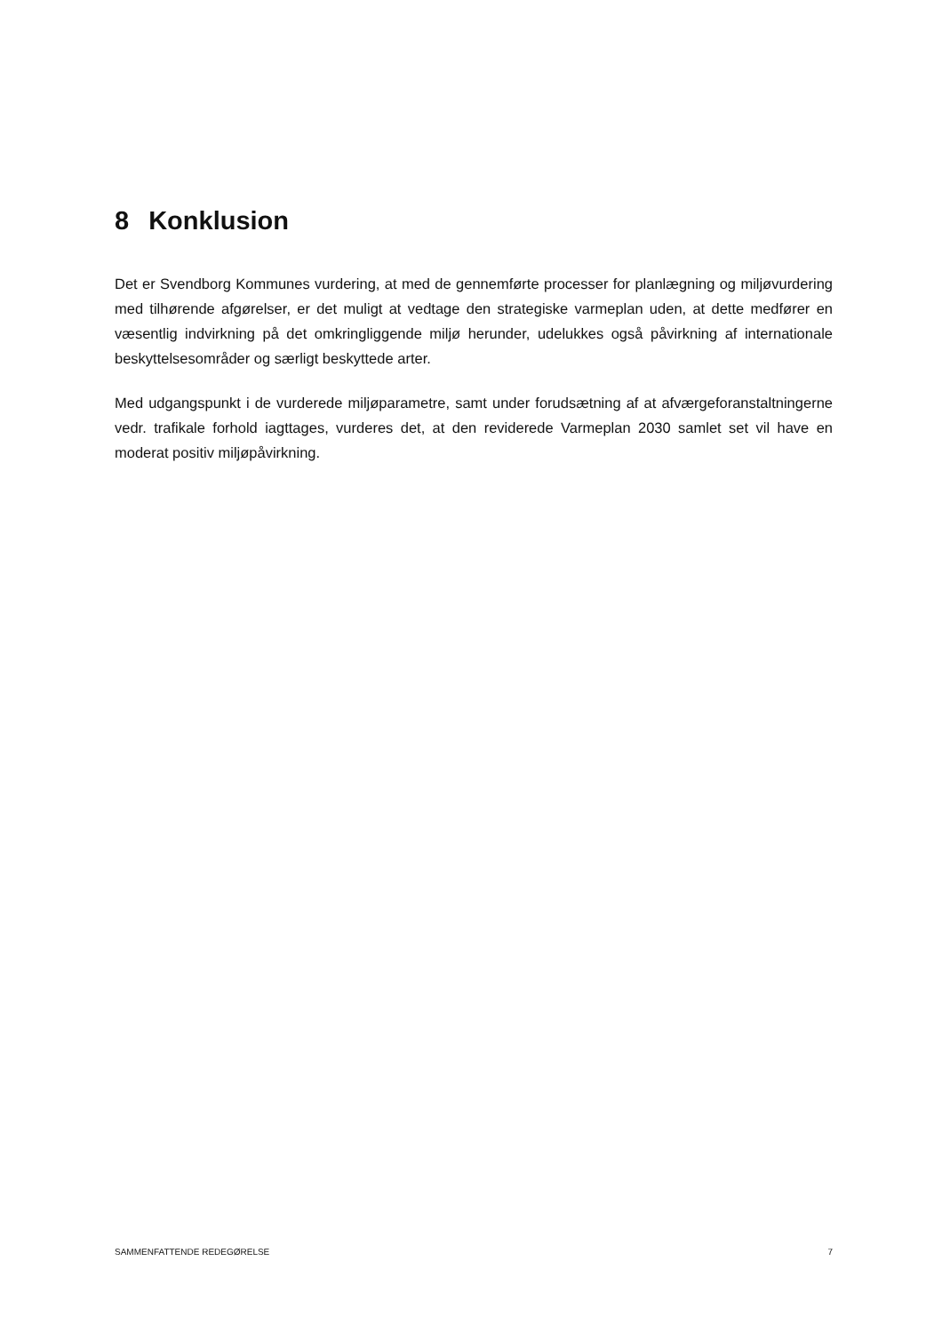8 Konklusion
Det er Svendborg Kommunes vurdering, at med de gennemførte processer for planlægning og miljøvurdering med tilhørende afgørelser, er det muligt at vedtage den strategiske varmeplan uden, at dette medfører en væsentlig indvirkning på det omkringliggende miljø herunder, udelukkes også påvirkning af internationale beskyttelsesområder og særligt beskyttede arter.
Med udgangspunkt i de vurderede miljøparametre, samt under forudsætning af at afværgeforanstaltningerne vedr. trafikale forhold iagttages, vurderes det, at den reviderede Varmeplan 2030 samlet set vil have en moderat positiv miljøpåvirkning.
SAMMENFATTENDE REDEGØRELSE 7